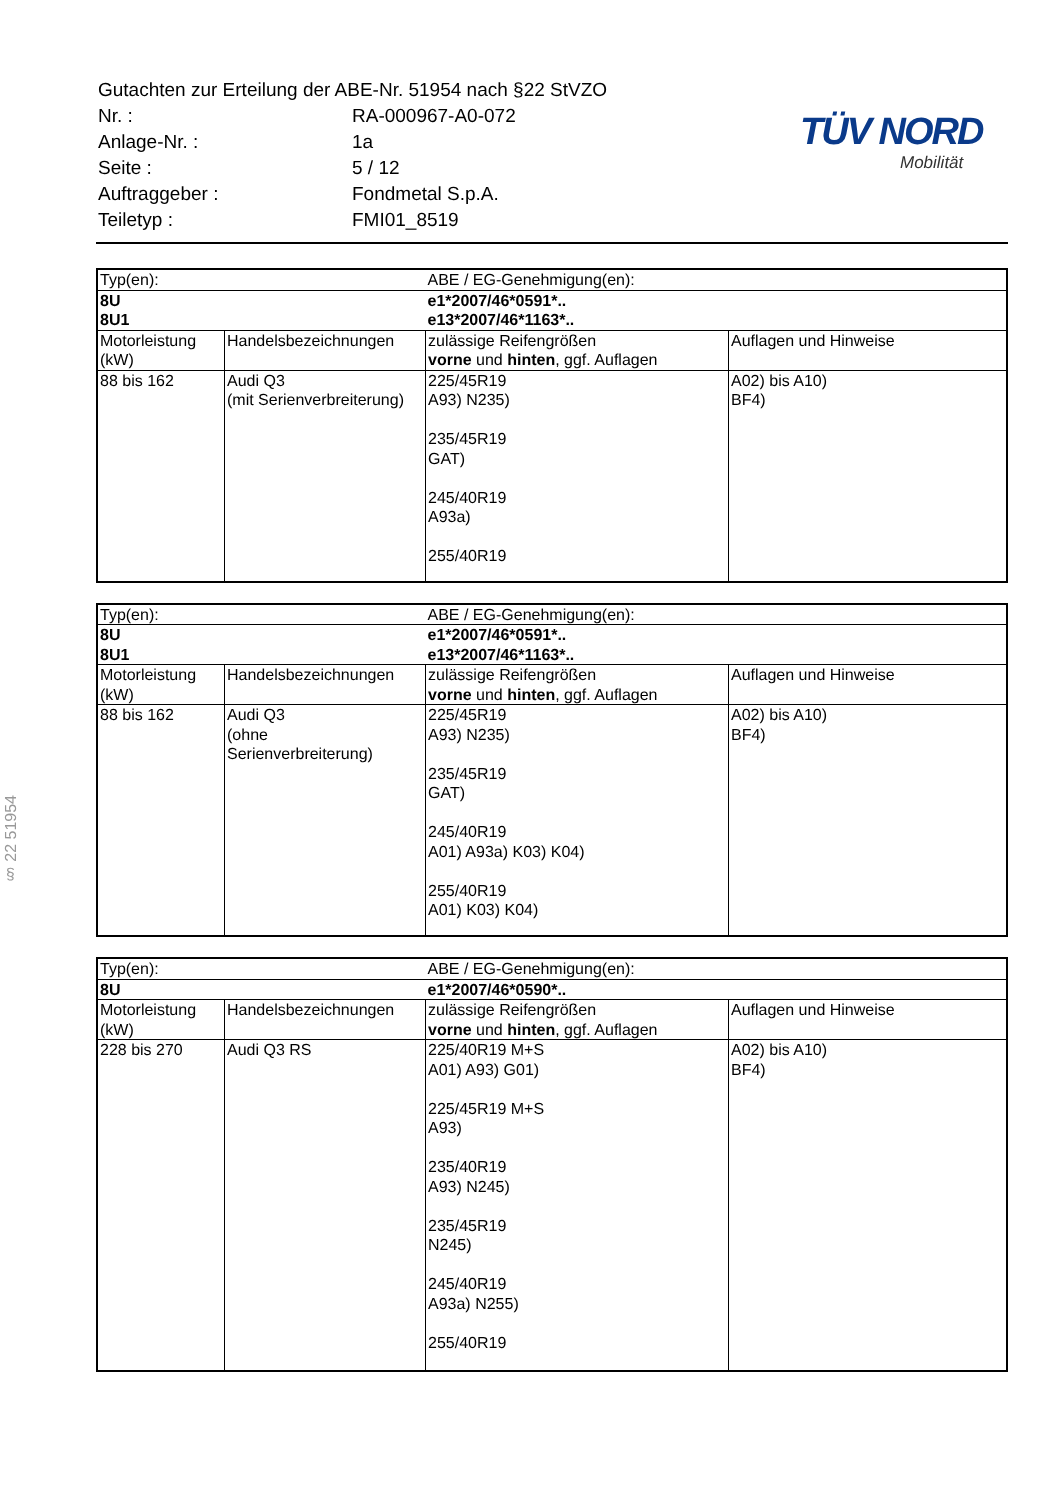| Gutachten zur Erteilung der ABE-Nr. 51954 nach §22 StVZO | |
| Nr. : | RA-000967-A0-072 |
| Anlage-Nr. : | 1a |
| Seite : | 5 / 12 |
| Auftraggeber : | Fondmetal S.p.A. |
| Teiletyp : | FMI01_8519 |
TÜV NORD
Mobilität
§ 22 51954
| Typ(en): | | ABE / EG-Genehmigung(en): | |
| 8U 8U1 | | e1*2007/46*0591*.. e13*2007/46*1163*.. | |
| Motorleistung (kW) | Handelsbezeichnungen | zulässige Reifengrößen vorne und hinten , ggf. Auflagen | Auflagen und Hinweise |
| 88 bis 162 | Audi Q3 (mit Serienverbreiterung) | 225/45R19 A93) N235) 235/45R19 GAT) 245/40R19 A93a) 255/40R19 | A02) bis A10) BF4) |
| Typ(en): | | ABE / EG-Genehmigung(en): | |
| 8U 8U1 | | e1*2007/46*0591*.. e13*2007/46*1163*.. | |
| Motorleistung (kW) | Handelsbezeichnungen | zulässige Reifengrößen vorne und hinten , ggf. Auflagen | Auflagen und Hinweise |
| 88 bis 162 | Audi Q3 (ohne Serienverbreiterung) | 225/45R19 A93) N235) 235/45R19 GAT) 245/40R19 A01) A93a) K03) K04) 255/40R19 A01) K03) K04) | A02) bis A10) BF4) |
| Typ(en): | | ABE / EG-Genehmigung(en): | |
| 8U | | e1*2007/46*0590*.. | |
| Motorleistung (kW) | Handelsbezeichnungen | zulässige Reifengrößen vorne und hinten , ggf. Auflagen | Auflagen und Hinweise |
| 228 bis 270 | Audi Q3 RS | 225/40R19 M+S A01) A93) G01) 225/45R19 M+S A93) 235/40R19 A93) N245) 235/45R19 N245) 245/40R19 A93a) N255) 255/40R19 | A02) bis A10) BF4) |